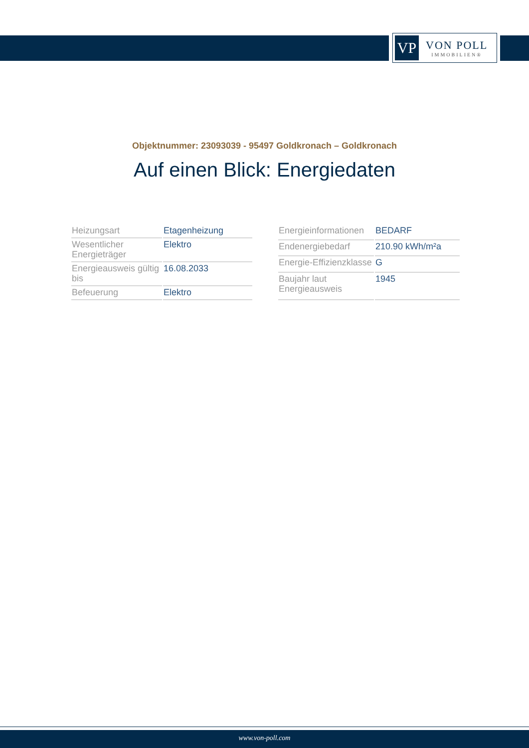VP
VON POLL
IMMOBILIEN®
Objektnummer: 23093039 - 95497 Goldkronach – Goldkronach
Auf einen Blick: Energiedaten
| Heizungsart | Etagenheizung |
| Wesentlicher Energieträger | Elektro |
| Energieausweis gültig bis | 16.08.2033 |
| Befeuerung | Elektro |
| Energieinformationen | BEDARF |
| Endenergiebedarf | 210.90 kWh/m²a |
| Energie-Effizienzklasse | G |
| Baujahr laut Energieausweis | 1945 |
www.von-poll.com